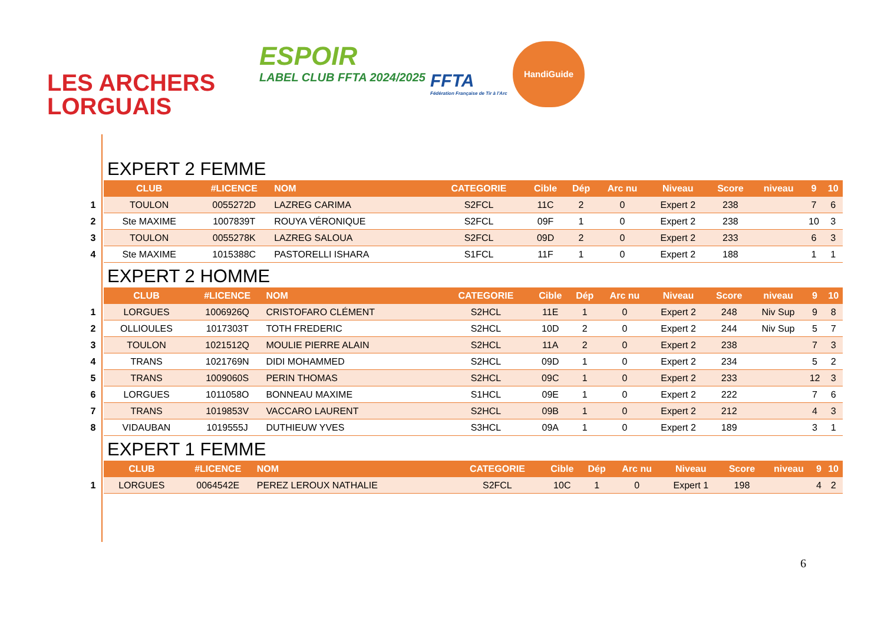LES ARCHERS
LORGUAIS
ESPOIR
LABEL CLUB FFTA 2024/2025
FFTA
Fédération Française de Tir à l'Arc
HandiGuide
EXPERT 2 FEMME
| | CLUB | #LICENCE | NOM | CATEGORIE | Cible | Dép | Arc nu | Niveau | Score | niveau | 9 | 10 |
| --- | --- | --- | --- | --- | --- | --- | --- | --- | --- | --- | --- | --- |
| 1 | TOULON | 0055272D | LAZREG CARIMA | S2FCL | 11C | 2 | 0 | Expert 2 | 238 | | 7 | 6 |
| 2 | Ste MAXIME | 1007839T | ROUYA VÉRONIQUE | S2FCL | 09F | 1 | 0 | Expert 2 | 238 | | 10 | 3 |
| 3 | TOULON | 0055278K | LAZREG SALOUA | S2FCL | 09D | 2 | 0 | Expert 2 | 233 | | 6 | 3 |
| 4 | Ste MAXIME | 1015388C | PASTORELLI ISHARA | S1FCL | 11F | 1 | 0 | Expert 2 | 188 | | 1 | 1 |
EXPERT 2 HOMME
| | CLUB | #LICENCE | NOM | CATEGORIE | Cible | Dép | Arc nu | Niveau | Score | niveau | 9 | 10 |
| --- | --- | --- | --- | --- | --- | --- | --- | --- | --- | --- | --- | --- |
| 1 | LORGUES | 1006926Q | CRISTOFARO CLÉMENT | S2HCL | 11E | 1 | 0 | Expert 2 | 248 | Niv Sup | 9 | 8 |
| 2 | OLLIOULES | 1017303T | TOTH FREDERIC | S2HCL | 10D | 2 | 0 | Expert 2 | 244 | Niv Sup | 5 | 7 |
| 3 | TOULON | 1021512Q | MOULIE PIERRE ALAIN | S2HCL | 11A | 2 | 0 | Expert 2 | 238 | | 7 | 3 |
| 4 | TRANS | 1021769N | DIDI MOHAMMED | S2HCL | 09D | 1 | 0 | Expert 2 | 234 | | 5 | 2 |
| 5 | TRANS | 1009060S | PERIN THOMAS | S2HCL | 09C | 1 | 0 | Expert 2 | 233 | | 12 | 3 |
| 6 | LORGUES | 1011058O | BONNEAU MAXIME | S1HCL | 09E | 1 | 0 | Expert 2 | 222 | | 7 | 6 |
| 7 | TRANS | 1019853V | VACCARO LAURENT | S2HCL | 09B | 1 | 0 | Expert 2 | 212 | | 4 | 3 |
| 8 | VIDAUBAN | 1019555J | DUTHIEUW YVES | S3HCL | 09A | 1 | 0 | Expert 2 | 189 | | 3 | 1 |
EXPERT 1 FEMME
| | CLUB | #LICENCE | NOM | CATEGORIE | Cible | Dép | Arc nu | Niveau | Score | niveau | 9 | 10 |
| --- | --- | --- | --- | --- | --- | --- | --- | --- | --- | --- | --- | --- |
| 1 | LORGUES | 0064542E | PEREZ LEROUX NATHALIE | S2FCL | 10C | 1 | 0 | Expert 1 | 198 | | 4 | 2 |
6